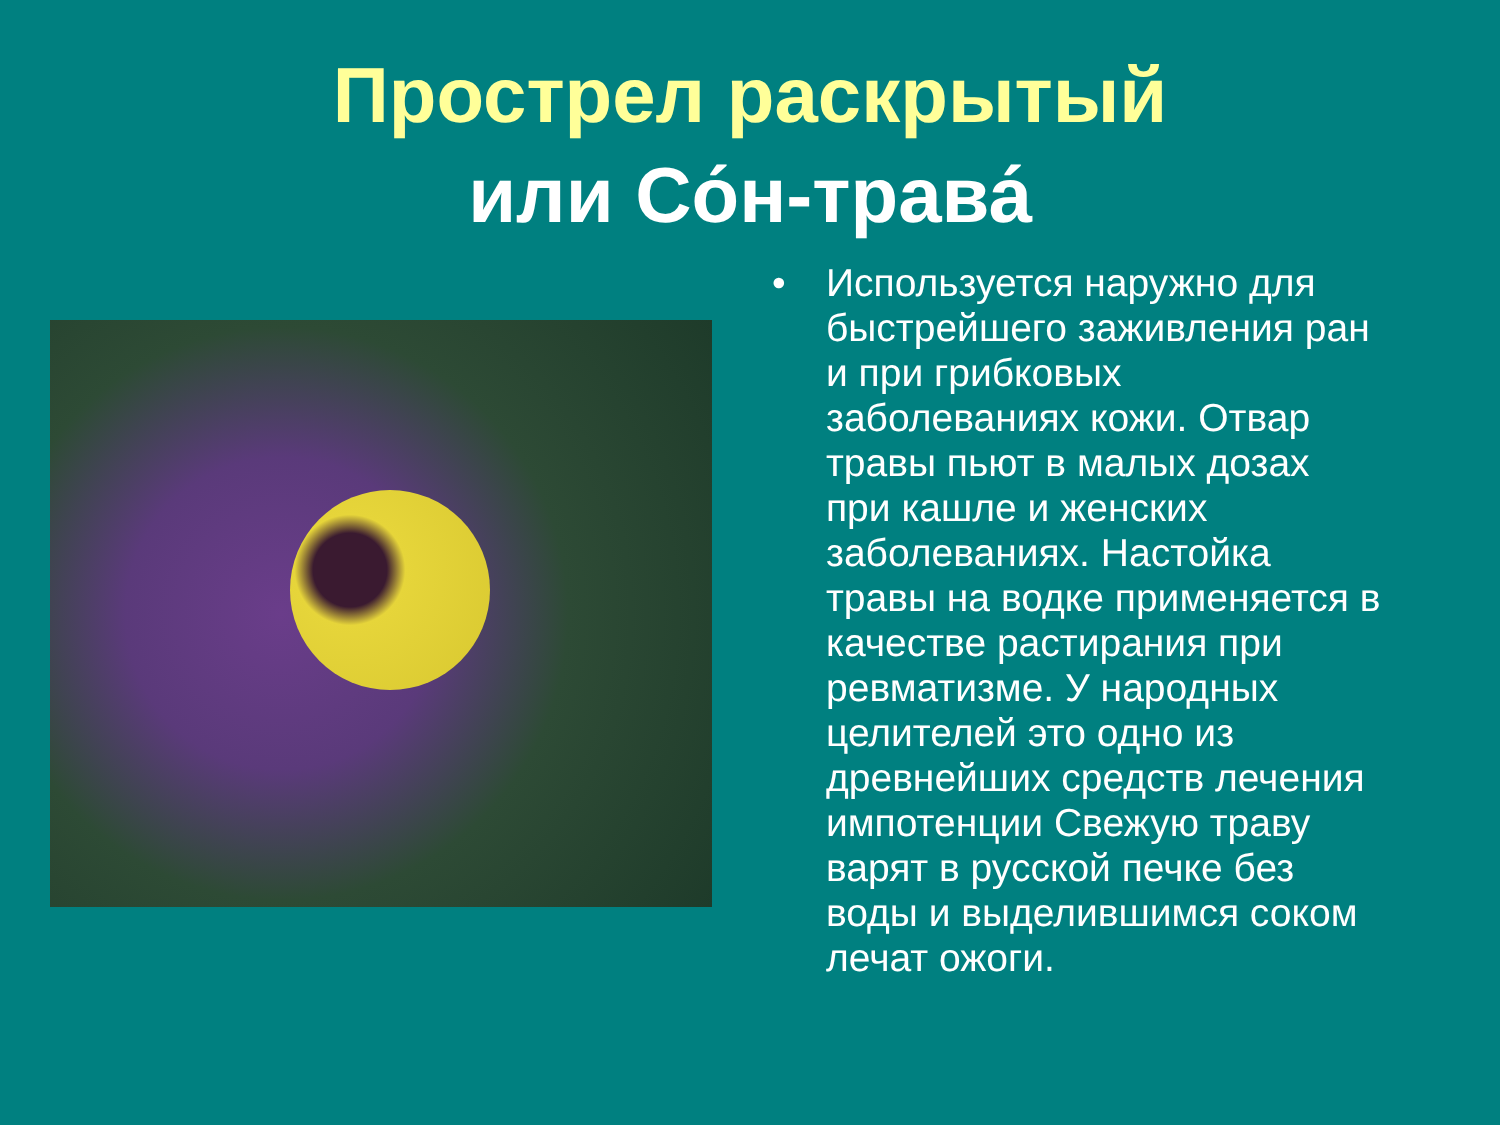Прострел раскрытый
или Со́н-трава́
• Используется наружно для быстрейшего заживления ран и при грибковых заболеваниях кожи. Отвар травы пьют в малых дозах при кашле и женских заболеваниях. Настойка травы на водке применяется в качестве растирания при ревматизме. У народных целителей это одно из древнейших средств лечения импотенции Свежую траву варят в русской печке без воды и выделившимся соком лечат ожоги.